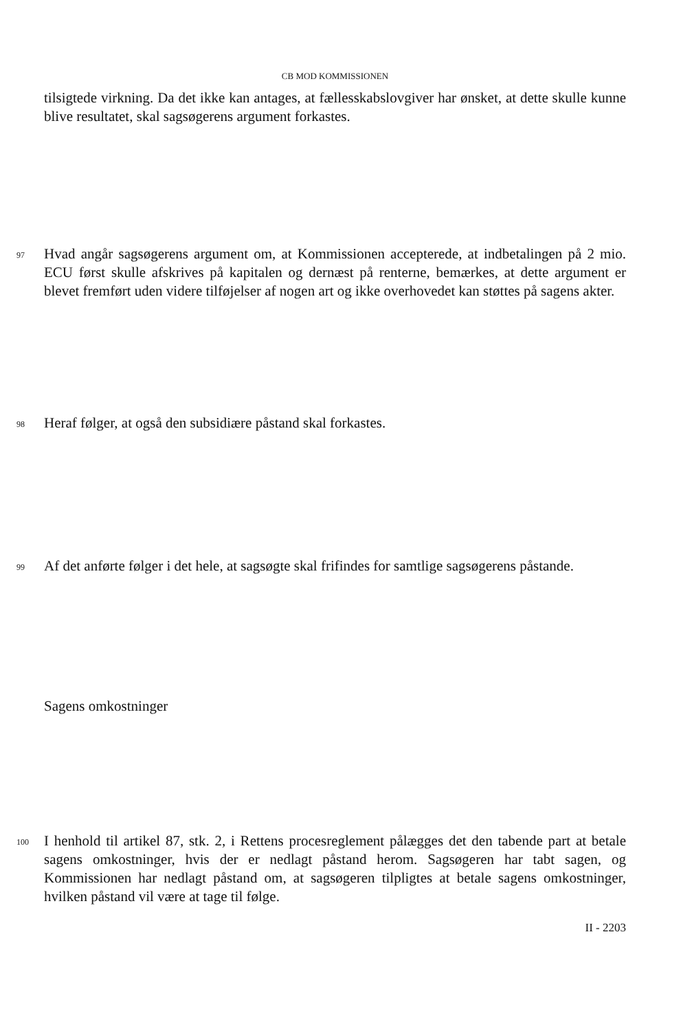CB MOD KOMMISSIONEN
tilsigtede virkning. Da det ikke kan antages, at fællesskabslovgiver har ønsket, at dette skulle kunne blive resultatet, skal sagsøgerens argument forkastes.
97
Hvad angår sagsøgerens argument om, at Kommissionen accepterede, at indbetalingen på 2 mio. ECU først skulle afskrives på kapitalen og dernæst på renterne, bemærkes, at dette argument er blevet fremført uden videre tilføjelser af nogen art og ikke overhovedet kan støttes på sagens akter.
98
Heraf følger, at også den subsidiære påstand skal forkastes.
99
Af det anførte følger i det hele, at sagsøgte skal frifindes for samtlige sagsøgerens påstande.
Sagens omkostninger
100
I henhold til artikel 87, stk. 2, i Rettens procesreglement pålægges det den tabende part at betale sagens omkostninger, hvis der er nedlagt påstand herom. Sagsøgeren har tabt sagen, og Kommissionen har nedlagt påstand om, at sagsøgeren tilpligtes at betale sagens omkostninger, hvilken påstand vil være at tage til følge.
II - 2203